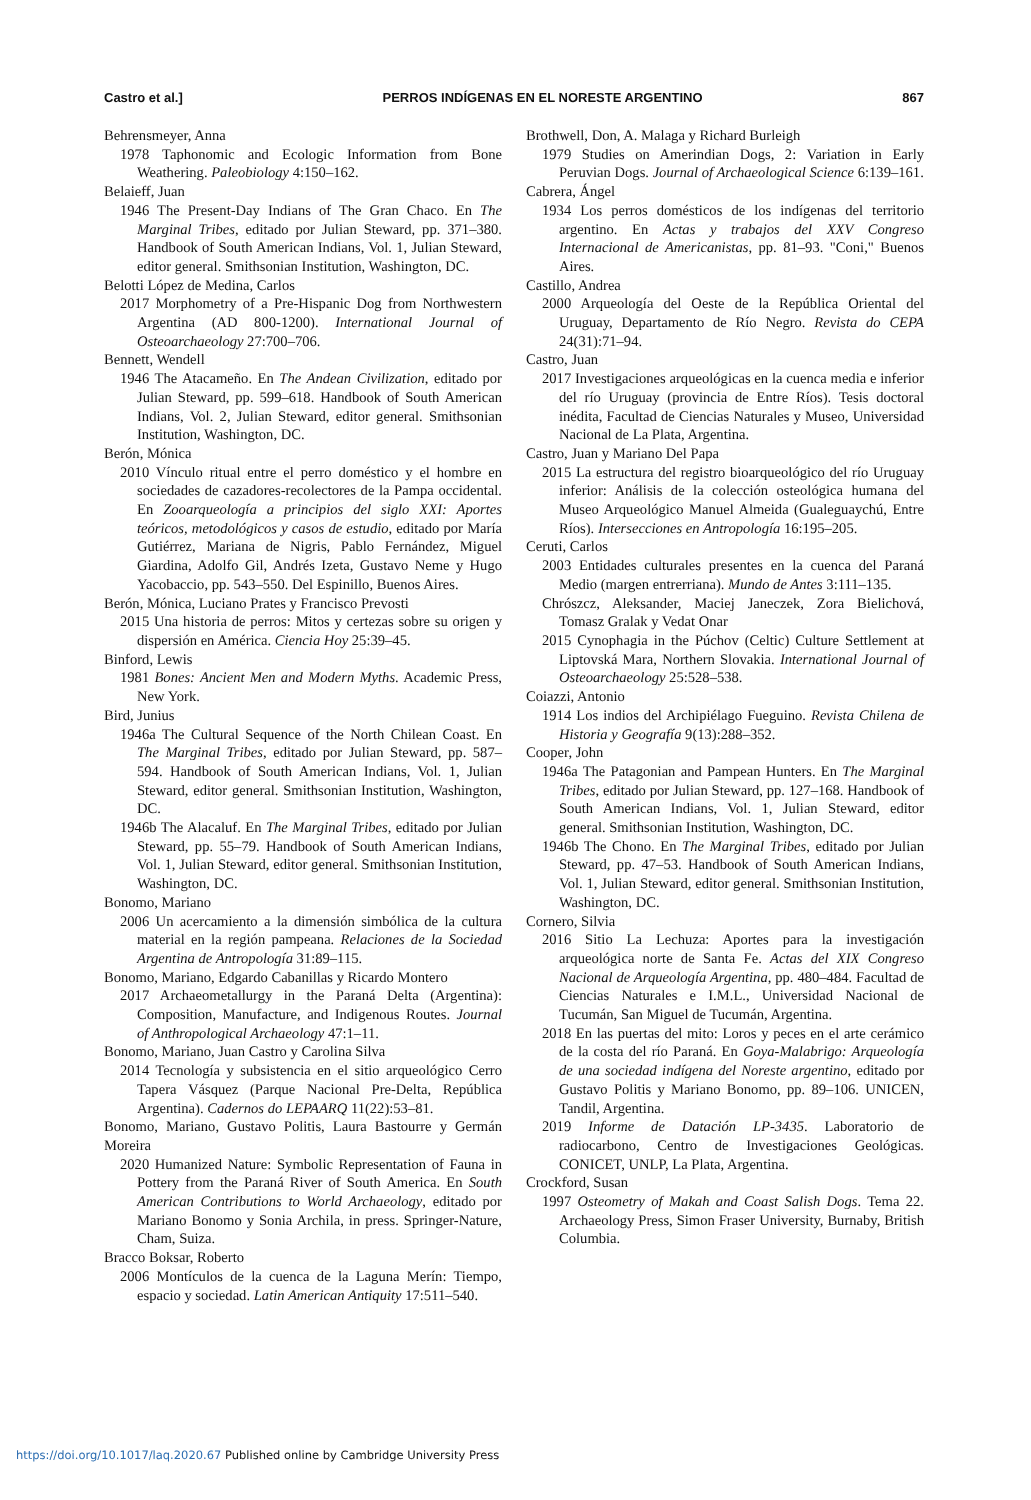Castro et al.] PERROS INDÍGENAS EN EL NORESTE ARGENTINO 867
Behrensmeyer, Anna
1978 Taphonomic and Ecologic Information from Bone Weathering. Paleobiology 4:150–162.
Belaieff, Juan
1946 The Present-Day Indians of The Gran Chaco. En The Marginal Tribes, editado por Julian Steward, pp. 371–380. Handbook of South American Indians, Vol. 1, Julian Steward, editor general. Smithsonian Institution, Washington, DC.
Belotti López de Medina, Carlos
2017 Morphometry of a Pre-Hispanic Dog from Northwestern Argentina (AD 800-1200). International Journal of Osteoarchaeology 27:700–706.
Bennett, Wendell
1946 The Atacameño. En The Andean Civilization, editado por Julian Steward, pp. 599–618. Handbook of South American Indians, Vol. 2, Julian Steward, editor general. Smithsonian Institution, Washington, DC.
Berón, Mónica
2010 Vínculo ritual entre el perro doméstico y el hombre en sociedades de cazadores-recolectores de la Pampa occidental. En Zooarqueología a principios del siglo XXI: Aportes teóricos, metodológicos y casos de estudio, editado por María Gutiérrez, Mariana de Nigris, Pablo Fernández, Miguel Giardina, Adolfo Gil, Andrés Izeta, Gustavo Neme y Hugo Yacobaccio, pp. 543–550. Del Espinillo, Buenos Aires.
Berón, Mónica, Luciano Prates y Francisco Prevosti
2015 Una historia de perros: Mitos y certezas sobre su origen y dispersión en América. Ciencia Hoy 25:39–45.
Binford, Lewis
1981 Bones: Ancient Men and Modern Myths. Academic Press, New York.
Bird, Junius
1946a The Cultural Sequence of the North Chilean Coast. En The Marginal Tribes, editado por Julian Steward, pp. 587–594. Handbook of South American Indians, Vol. 1, Julian Steward, editor general. Smithsonian Institution, Washington, DC.
1946b The Alacaluf. En The Marginal Tribes, editado por Julian Steward, pp. 55–79. Handbook of South American Indians, Vol. 1, Julian Steward, editor general. Smithsonian Institution, Washington, DC.
Bonomo, Mariano
2006 Un acercamiento a la dimensión simbólica de la cultura material en la región pampeana. Relaciones de la Sociedad Argentina de Antropología 31:89–115.
Bonomo, Mariano, Edgardo Cabanillas y Ricardo Montero
2017 Archaeometallurgy in the Paraná Delta (Argentina): Composition, Manufacture, and Indigenous Routes. Journal of Anthropological Archaeology 47:1–11.
Bonomo, Mariano, Juan Castro y Carolina Silva
2014 Tecnología y subsistencia en el sitio arqueológico Cerro Tapera Vásquez (Parque Nacional Pre-Delta, República Argentina). Cadernos do LEPAARQ 11(22):53–81.
Bonomo, Mariano, Gustavo Politis, Laura Bastourre y Germán Moreira
2020 Humanized Nature: Symbolic Representation of Fauna in Pottery from the Paraná River of South America. En South American Contributions to World Archaeology, editado por Mariano Bonomo y Sonia Archila, in press. Springer-Nature, Cham, Suiza.
Bracco Boksar, Roberto
2006 Montículos de la cuenca de la Laguna Merín: Tiempo, espacio y sociedad. Latin American Antiquity 17:511–540.
Brothwell, Don, A. Malaga y Richard Burleigh
1979 Studies on Amerindian Dogs, 2: Variation in Early Peruvian Dogs. Journal of Archaeological Science 6:139–161.
Cabrera, Ángel
1934 Los perros domésticos de los indígenas del territorio argentino. En Actas y trabajos del XXV Congreso Internacional de Americanistas, pp. 81–93. "Coni," Buenos Aires.
Castillo, Andrea
2000 Arqueología del Oeste de la República Oriental del Uruguay, Departamento de Río Negro. Revista do CEPA 24(31):71–94.
Castro, Juan
2017 Investigaciones arqueológicas en la cuenca media e inferior del río Uruguay (provincia de Entre Ríos). Tesis doctoral inédita, Facultad de Ciencias Naturales y Museo, Universidad Nacional de La Plata, Argentina.
Castro, Juan y Mariano Del Papa
2015 La estructura del registro bioarqueológico del río Uruguay inferior: Análisis de la colección osteológica humana del Museo Arqueológico Manuel Almeida (Gualeguaychú, Entre Ríos). Intersecciones en Antropología 16:195–205.
Ceruti, Carlos
2003 Entidades culturales presentes en la cuenca del Paraná Medio (margen entrerriana). Mundo de Antes 3:111–135.
Chrószcz, Aleksander, Maciej Janeczek, Zora Bielichová, Tomasz Gralak y Vedat Onar
2015 Cynophagia in the Púchov (Celtic) Culture Settlement at Liptovská Mara, Northern Slovakia. International Journal of Osteoarchaeology 25:528–538.
Coiazzi, Antonio
1914 Los indios del Archipiélago Fueguino. Revista Chilena de Historia y Geografía 9(13):288–352.
Cooper, John
1946a The Patagonian and Pampean Hunters. En The Marginal Tribes, editado por Julian Steward, pp. 127–168. Handbook of South American Indians, Vol. 1, Julian Steward, editor general. Smithsonian Institution, Washington, DC.
1946b The Chono. En The Marginal Tribes, editado por Julian Steward, pp. 47–53. Handbook of South American Indians, Vol. 1, Julian Steward, editor general. Smithsonian Institution, Washington, DC.
Cornero, Silvia
2016 Sitio La Lechuza: Aportes para la investigación arqueológica norte de Santa Fe. Actas del XIX Congreso Nacional de Arqueología Argentina, pp. 480–484. Facultad de Ciencias Naturales e I.M.L., Universidad Nacional de Tucumán, San Miguel de Tucumán, Argentina.
2018 En las puertas del mito: Loros y peces en el arte cerámico de la costa del río Paraná. En Goya-Malabrigo: Arqueología de una sociedad indígena del Noreste argentino, editado por Gustavo Politis y Mariano Bonomo, pp. 89–106. UNICEN, Tandil, Argentina.
2019 Informe de Datación LP-3435. Laboratorio de radiocarbono, Centro de Investigaciones Geológicas. CONICET, UNLP, La Plata, Argentina.
Crockford, Susan
1997 Osteometry of Makah and Coast Salish Dogs. Tema 22. Archaeology Press, Simon Fraser University, Burnaby, British Columbia.
https://doi.org/10.1017/laq.2020.67 Published online by Cambridge University Press